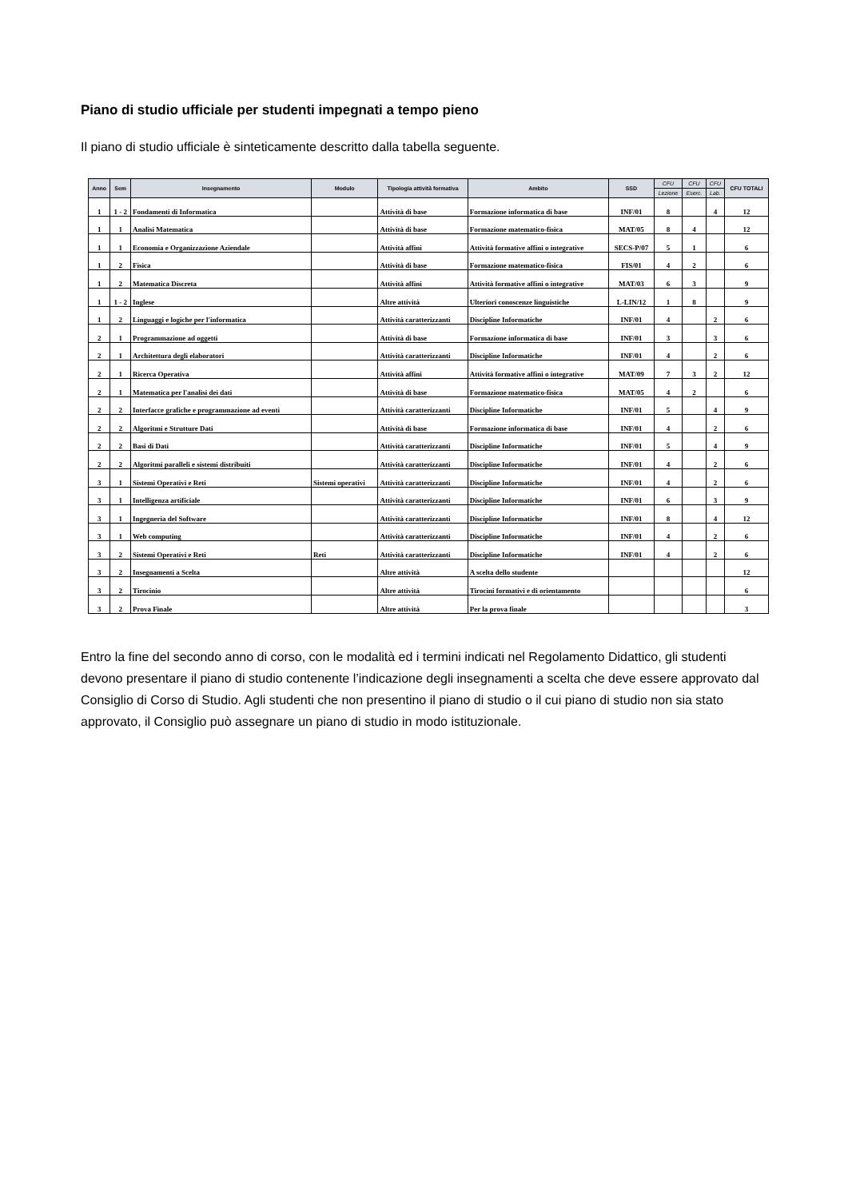Piano di studio ufficiale per studenti impegnati a tempo pieno
Il piano di studio ufficiale è sinteticamente descritto dalla tabella seguente.
| Anno | Sem | Insegnamento | Modulo | Tipologia attività formativa | Ambito | SSD | CFU | CFU | CFU | CFU TOTALI |
| --- | --- | --- | --- | --- | --- | --- | --- | --- | --- | --- |
| | | | | | | | Lezione | Eserc. | Lab. | |
| 1 | 1 - 2 | Fondamenti di Informatica | | Attività di base | Formazione informatica di base | INF/01 | 8 | | 4 | 12 |
| 1 | 1 | Analisi Matematica | | Attività di base | Formazione matematico-fisica | MAT/05 | 8 | 4 | | 12 |
| 1 | 1 | Economia e Organizzazione Aziendale | | Attività affini | Attività formative affini o integrative | SECS-P/07 | 5 | 1 | | 6 |
| 1 | 2 | Fisica | | Attività di base | Formazione matematico-fisica | FIS/01 | 4 | 2 | | 6 |
| 1 | 2 | Matematica Discreta | | Attività affini | Attività formative affini o integrative | MAT/03 | 6 | 3 | | 9 |
| 1 | 1 - 2 | Inglese | | Altre attività | Ulteriori conoscenze linguistiche | L-LIN/12 | 1 | 8 | | 9 |
| 1 | 2 | Linguaggi e logiche per l'informatica | | Attività caratterizzanti | Discipline Informatiche | INF/01 | 4 | | 2 | 6 |
| 2 | 1 | Programmazione ad oggetti | | Attività di base | Formazione informatica di base | INF/01 | 3 | | 3 | 6 |
| 2 | 1 | Architettura degli elaboratori | | Attività caratterizzanti | Discipline Informatiche | INF/01 | 4 | | 2 | 6 |
| 2 | 1 | Ricerca Operativa | | Attività affini | Attività formative affini o integrative | MAT/09 | 7 | 3 | 2 | 12 |
| 2 | 1 | Matematica per l'analisi dei dati | | Attività di base | Formazione matematico-fisica | MAT/05 | 4 | 2 | | 6 |
| 2 | 2 | Interfacce grafiche e programmazione ad eventi | | Attività caratterizzanti | Discipline Informatiche | INF/01 | 5 | | 4 | 9 |
| 2 | 2 | Algoritmi e Strutture Dati | | Attività di base | Formazione informatica di base | INF/01 | 4 | | 2 | 6 |
| 2 | 2 | Basi di Dati | | Attività caratterizzanti | Discipline Informatiche | INF/01 | 5 | | 4 | 9 |
| 2 | 2 | Algoritmi paralleli e sistemi distribuiti | | Attività caratterizzanti | Discipline Informatiche | INF/01 | 4 | | 2 | 6 |
| 3 | 1 | Sistemi Operativi e Reti | Sistemi operativi | Attività caratterizzanti | Discipline Informatiche | INF/01 | 4 | | 2 | 6 |
| 3 | 1 | Intelligenza artificiale | | Attività caratterizzanti | Discipline Informatiche | INF/01 | 6 | | 3 | 9 |
| 3 | 1 | Ingegneria del Software | | Attività caratterizzanti | Discipline Informatiche | INF/01 | 8 | | 4 | 12 |
| 3 | 1 | Web computing | | Attività caratterizzanti | Discipline Informatiche | INF/01 | 4 | | 2 | 6 |
| 3 | 2 | Sistemi Operativi e Reti | Reti | Attività caratterizzanti | Discipline Informatiche | INF/01 | 4 | | 2 | 6 |
| 3 | 2 | Insegnamenti a Scelta | | Altre attività | A scelta dello studente | | | | | 12 |
| 3 | 2 | Tirocinio | | Altre attività | Tirocini formativi e di orientamento | | | | | 6 |
| 3 | 2 | Prova Finale | | Altre attività | Per la prova finale | | | | | 3 |
Entro la fine del secondo anno di corso, con le modalità ed i termini indicati nel Regolamento Didattico, gli studenti devono presentare il piano di studio contenente l’indicazione degli insegnamenti a scelta che deve essere approvato dal Consiglio di Corso di Studio. Agli studenti che non presentino il piano di studio o il cui piano di studio non sia stato approvato, il Consiglio può assegnare un piano di studio in modo istituzionale.